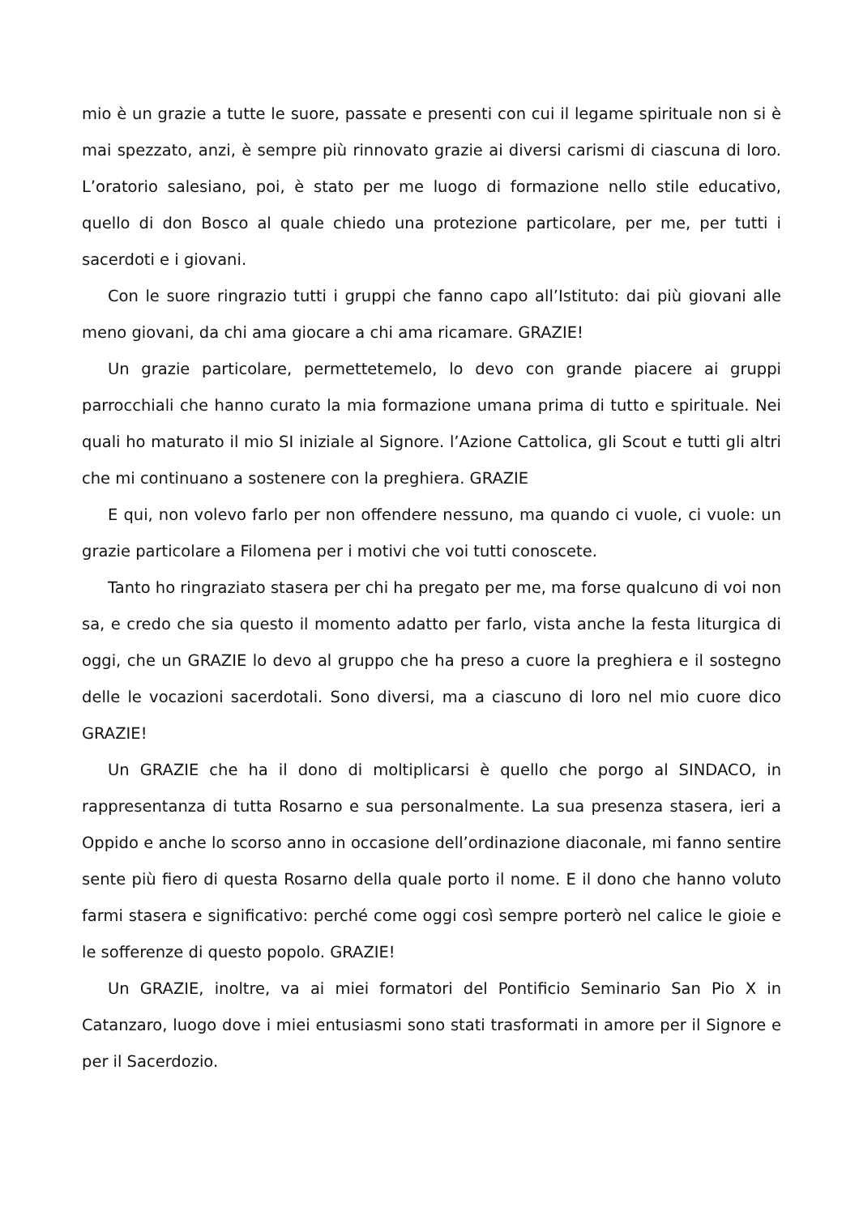mio è un grazie a tutte le suore, passate e presenti con cui il legame spirituale non si è mai spezzato, anzi, è sempre più rinnovato grazie ai diversi carismi di ciascuna di loro. L’oratorio salesiano, poi, è stato per me luogo di formazione nello stile educativo, quello di don Bosco al quale chiedo una protezione particolare, per me, per tutti i sacerdoti e i giovani.
Con le suore ringrazio tutti i gruppi che fanno capo all’Istituto: dai più giovani alle meno giovani, da chi ama giocare a chi ama ricamare. GRAZIE!
Un grazie particolare, permettetemelo, lo devo con grande piacere ai gruppi parrocchiali che hanno curato la mia formazione umana prima di tutto e spirituale. Nei quali ho maturato il mio SI iniziale al Signore. l’Azione Cattolica, gli Scout e tutti gli altri che mi continuano a sostenere con la preghiera. GRAZIE
E qui, non volevo farlo per non offendere nessuno, ma quando ci vuole, ci vuole: un grazie particolare a Filomena per i motivi che voi tutti conoscete.
Tanto ho ringraziato stasera per chi ha pregato per me, ma forse qualcuno di voi non sa, e credo che sia questo il momento adatto per farlo, vista anche la festa liturgica di oggi, che un GRAZIE lo devo al gruppo che ha preso a cuore la preghiera e il sostegno delle le vocazioni sacerdotali. Sono diversi, ma a ciascuno di loro nel mio cuore dico GRAZIE!
Un GRAZIE che ha il dono di moltiplicarsi è quello che porgo al SINDACO, in rappresentanza di tutta Rosarno e sua personalmente. La sua presenza stasera, ieri a Oppido e anche lo scorso anno in occasione dell’ordinazione diaconale, mi fanno sentire sente più fiero di questa Rosarno della quale porto il nome. E il dono che hanno voluto farmi stasera e significativo: perché come oggi così sempre porterò nel calice le gioie e le sofferenze di questo popolo. GRAZIE!
Un GRAZIE, inoltre, va ai miei formatori del Pontificio Seminario San Pio X in Catanzaro, luogo dove i miei entusiasmi sono stati trasformati in amore per il Signore e per il Sacerdozio.